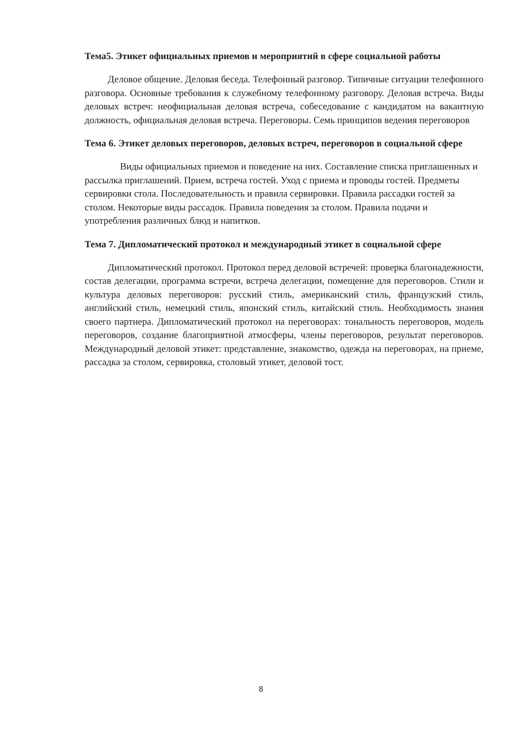Тема5. Этикет официальных приемов и мероприятий в сфере социальной работы
Деловое общение. Деловая беседа. Телефонный разговор. Типичные ситуации телефонного разговора. Основные требования к служебному телефонному разговору. Деловая встреча. Виды деловых встреч: неофициальная деловая встреча, собеседование с кандидатом на вакантную должность, официальная деловая встреча. Переговоры. Семь принципов ведения переговоров
Тема 6. Этикет деловых переговоров, деловых встреч, переговоров в социальной сфере
Виды официальных приемов и поведение на них. Составление списка приглашенных и рассылка приглашений. Прием, встреча гостей. Уход с приема и проводы гостей. Предметы сервировки стола. Последовательность и правила сервировки. Правила рассадки гостей за столом. Некоторые виды рассадок. Правила поведения за столом. Правила подачи и употребления различных блюд и напитков.
Тема 7. Дипломатический протокол и международный этикет в социальной сфере
Дипломатический протокол. Протокол перед деловой встречей: проверка благонадежности, состав делегации, программа встречи, встреча делегации, помещение для переговоров. Стили и культура деловых переговоров: русский стиль, американский стиль, французский стиль, английский стиль, немецкий стиль, японский стиль, китайский стиль. Необходимость знания своего партнера. Дипломатический протокол на переговорах: тональность переговоров, модель переговоров, создание благоприятной атмосферы, члены переговоров, результат переговоров. Международный деловой этикет: представление, знакомство, одежда на переговорах, на приеме, рассадка за столом, сервировка, столовый этикет, деловой тост.
8